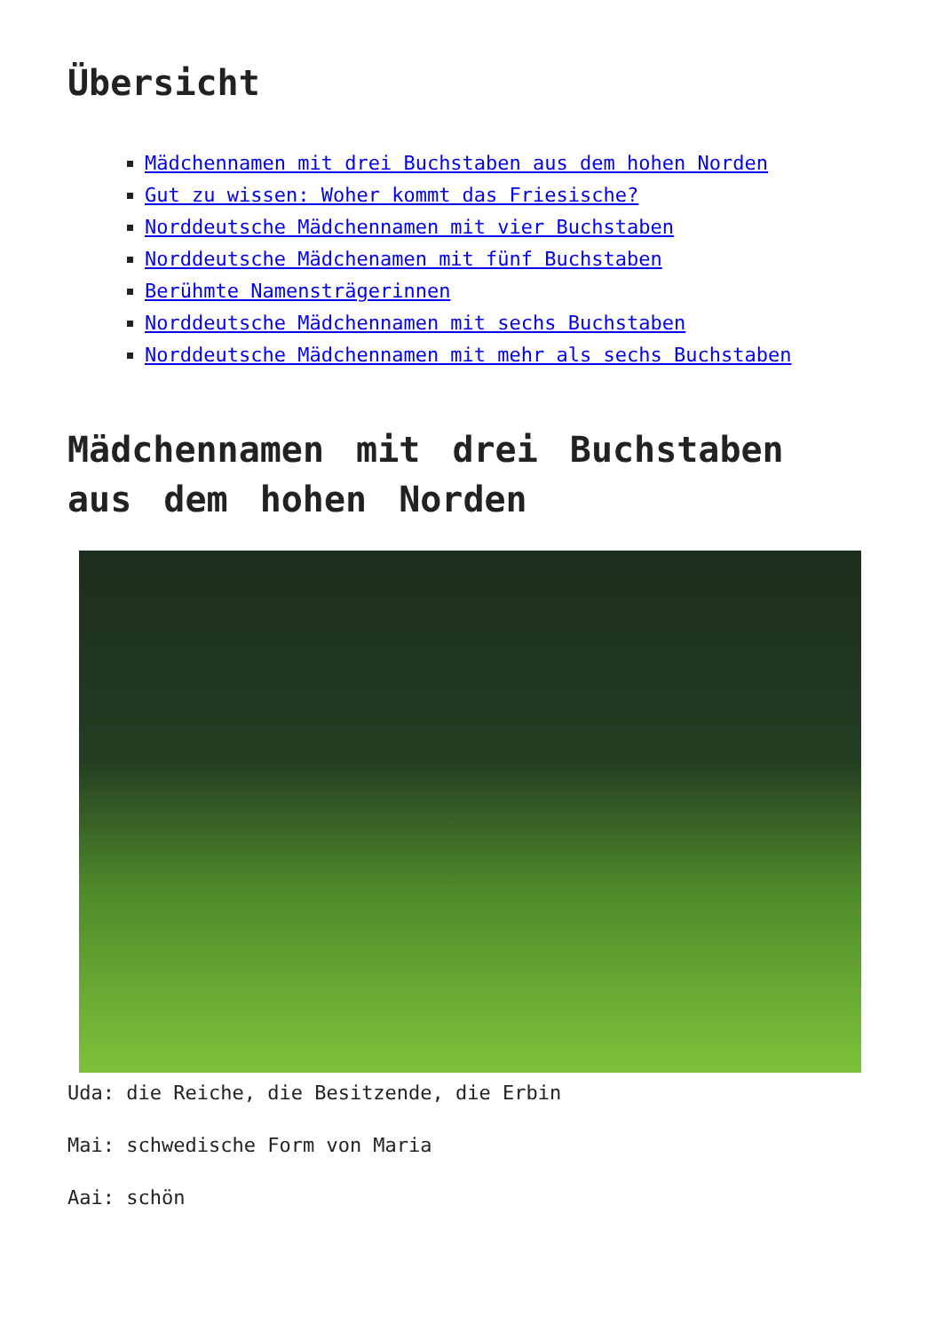Übersicht
Mädchennamen mit drei Buchstaben aus dem hohen Norden
Gut zu wissen: Woher kommt das Friesische?
Norddeutsche Mädchennamen mit vier Buchstaben
Norddeutsche Mädchenamen mit fünf Buchstaben
Berühmte Namensträgerinnen
Norddeutsche Mädchennamen mit sechs Buchstaben
Norddeutsche Mädchennamen mit mehr als sechs Buchstaben
Mädchennamen mit drei Buchstaben aus dem hohen Norden
Uda: die Reiche, die Besitzende, die Erbin
Mai: schwedische Form von Maria
Aai: schön